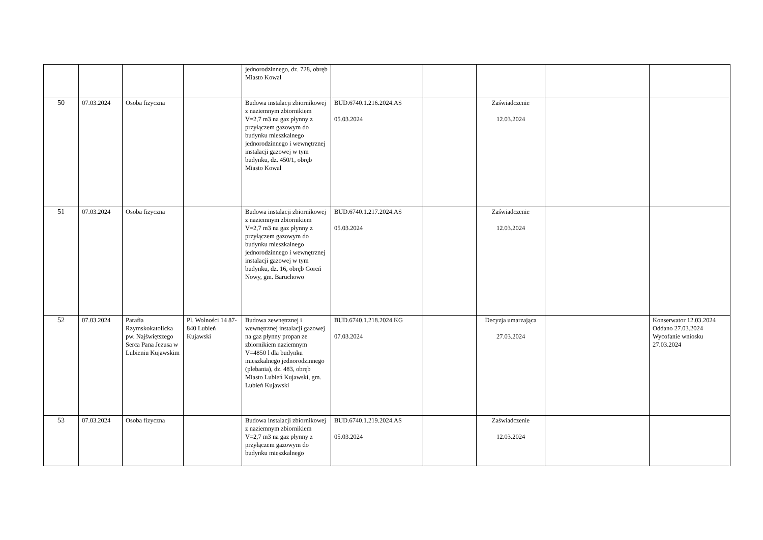| | | | | jednorodzinnego, dz. 728, obręb Miasto Kowal | | | | | |
| 50 | 07.03.2024 | Osoba fizyczna | | Budowa instalacji zbiornikowej z naziemnym zbiornikiem V=2,7 m3 na gaz płynny z przyłączem gazowym do budynku mieszkalnego jednorodzinnego i wewnętrznej instalacji gazowej w tym budynku, dz. 450/1, obręb Miasto Kowal | BUD.6740.1.216.2024.AS 05.03.2024 | | Zaświadczenie 12.03.2024 | | |
| 51 | 07.03.2024 | Osoba fizyczna | | Budowa instalacji zbiornikowej z naziemnym zbiornikiem V=2,7 m3 na gaz płynny z przyłączem gazowym do budynku mieszkalnego jednorodzinnego i wewnętrznej instalacji gazowej w tym budynku, dz. 16, obręb Goreń Nowy, gm. Baruchowo | BUD.6740.1.217.2024.AS 05.03.2024 | | Zaświadczenie 12.03.2024 | | |
| 52 | 07.03.2024 | Parafia Rzymskokatolicka pw. Najświętszego Serca Pana Jezusa w Lubieniu Kujawskim | Pl. Wolności 14 87-840 Lubień Kujawski | Budowa zewnętrznej i wewnętrznej instalacji gazowej na gaz płynny propan ze zbiornikiem naziemnym V=4850 l dla budynku mieszkalnego jednorodzinnego (plebania), dz. 483, obręb Miasto Lubień Kujawski, gm. Lubień Kujawski | BUD.6740.1.218.2024.KG 07.03.2024 | | Decyzja umarzająca 27.03.2024 | | Konserwator 12.03.2024 Oddano 27.03.2024 Wycofanie wniosku 27.03.2024 |
| 53 | 07.03.2024 | Osoba fizyczna | | Budowa instalacji zbiornikowej z naziemnym zbiornikiem V=2,7 m3 na gaz płynny z przyłączem gazowym do budynku mieszkalnego | BUD.6740.1.219.2024.AS 05.03.2024 | | Zaświadczenie 12.03.2024 | | |